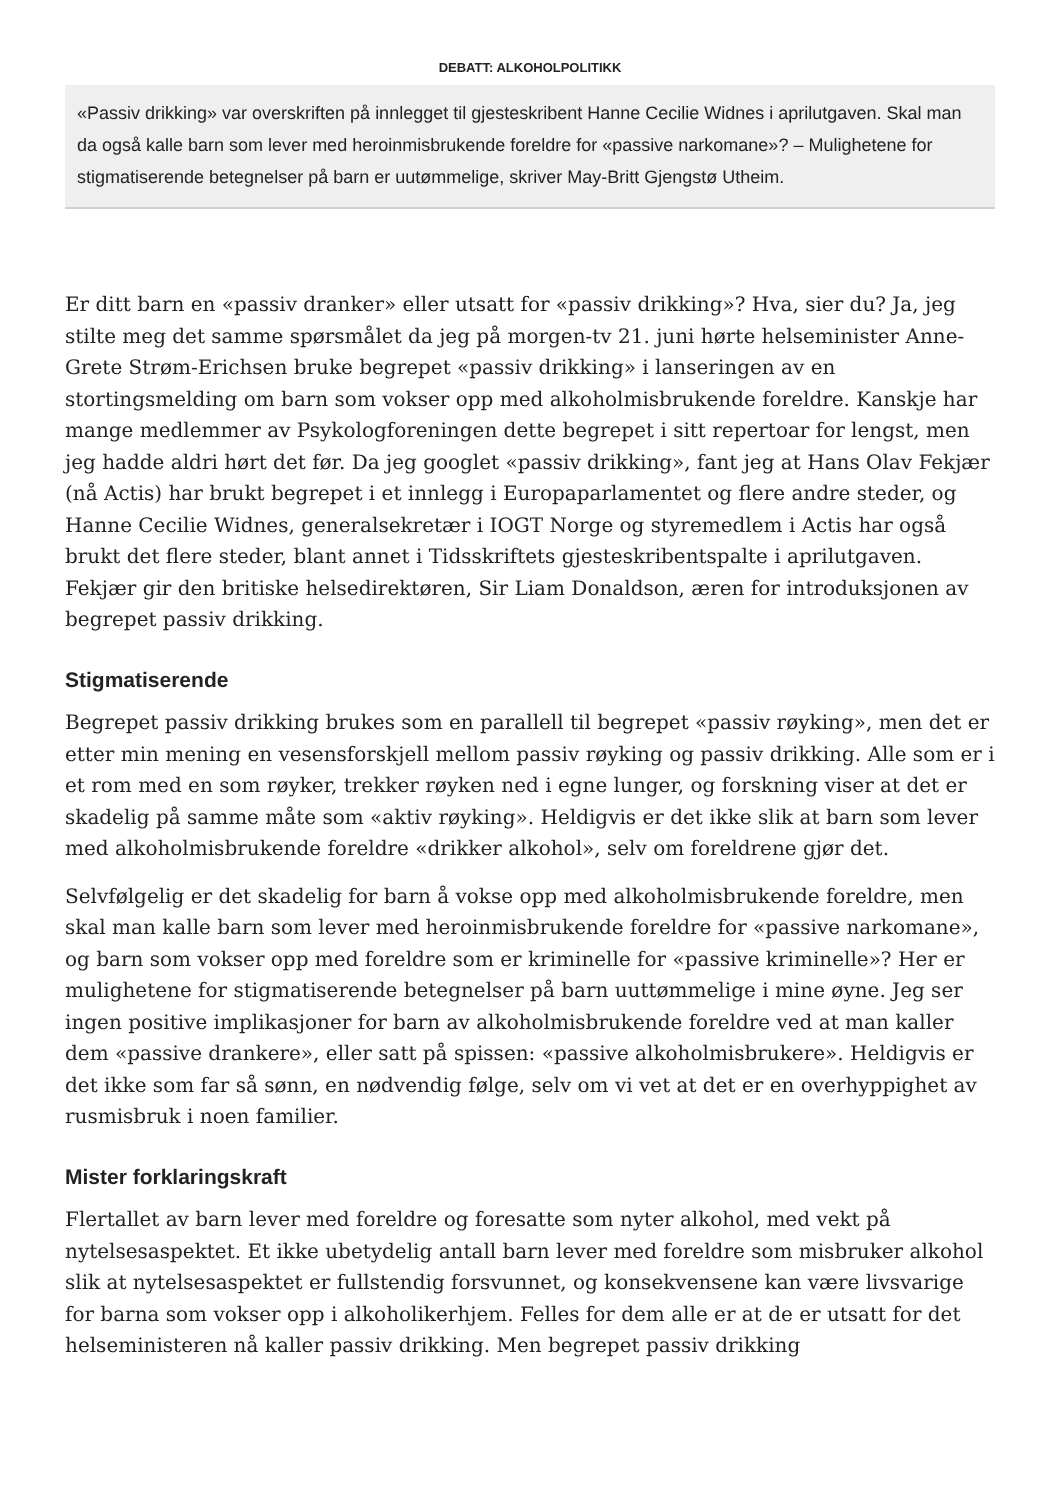DEBATT: ALKOHOLPOLITIKK
«Passiv drikking» var overskriften på innlegget til gjesteskribent Hanne Cecilie Widnes i aprilutgaven. Skal man da også kalle barn som lever med heroinmisbrukende foreldre for «passive narkomane»? – Mulighetene for stigmatiserende betegnelser på barn er uutømmelige, skriver May-Britt Gjengstø Utheim.
Er ditt barn en «passiv dranker» eller utsatt for «passiv drikking»? Hva, sier du? Ja, jeg stilte meg det samme spørsmålet da jeg på morgen-tv 21. juni hørte helseminister Anne-Grete Strøm-Erichsen bruke begrepet «passiv drikking» i lanseringen av en stortingsmelding om barn som vokser opp med alkoholmisbrukende foreldre. Kanskje har mange medlemmer av Psykologforeningen dette begrepet i sitt repertoar for lengst, men jeg hadde aldri hørt det før. Da jeg googlet «passiv drikking», fant jeg at Hans Olav Fekjær (nå Actis) har brukt begrepet i et innlegg i Europaparlamentet og flere andre steder, og Hanne Cecilie Widnes, generalsekretær i IOGT Norge og styremedlem i Actis har også brukt det flere steder, blant annet i Tidsskriftets gjesteskribentspalte i aprilutgaven. Fekjær gir den britiske helsedirektøren, Sir Liam Donaldson, æren for introduksjonen av begrepet passiv drikking.
Stigmatiserende
Begrepet passiv drikking brukes som en parallell til begrepet «passiv røyking», men det er etter min mening en vesensforskjell mellom passiv røyking og passiv drikking. Alle som er i et rom med en som røyker, trekker røyken ned i egne lunger, og forskning viser at det er skadelig på samme måte som «aktiv røyking». Heldigvis er det ikke slik at barn som lever med alkoholmisbrukende foreldre «drikker alkohol», selv om foreldrene gjør det.
Selvfølgelig er det skadelig for barn å vokse opp med alkoholmisbrukende foreldre, men skal man kalle barn som lever med heroinmisbrukende foreldre for «passive narkomane», og barn som vokser opp med foreldre som er kriminelle for «passive kriminelle»? Her er mulighetene for stigmatiserende betegnelser på barn uuttømmelige i mine øyne. Jeg ser ingen positive implikasjoner for barn av alkoholmisbrukende foreldre ved at man kaller dem «passive drankere», eller satt på spissen: «passive alkoholmisbrukere». Heldigvis er det ikke som far så sønn, en nødvendig følge, selv om vi vet at det er en overhyppighet av rusmisbruk i noen familier.
Mister forklaringskraft
Flertallet av barn lever med foreldre og foresatte som nyter alkohol, med vekt på nytelsesaspektet. Et ikke ubetydelig antall barn lever med foreldre som misbruker alkohol slik at nytelsesaspektet er fullstendig forsvunnet, og konsekvensene kan være livsvarige for barna som vokser opp i alkoholikerhjem. Felles for dem alle er at de er utsatt for det helseministeren nå kaller passiv drikking. Men begrepet passiv drikking